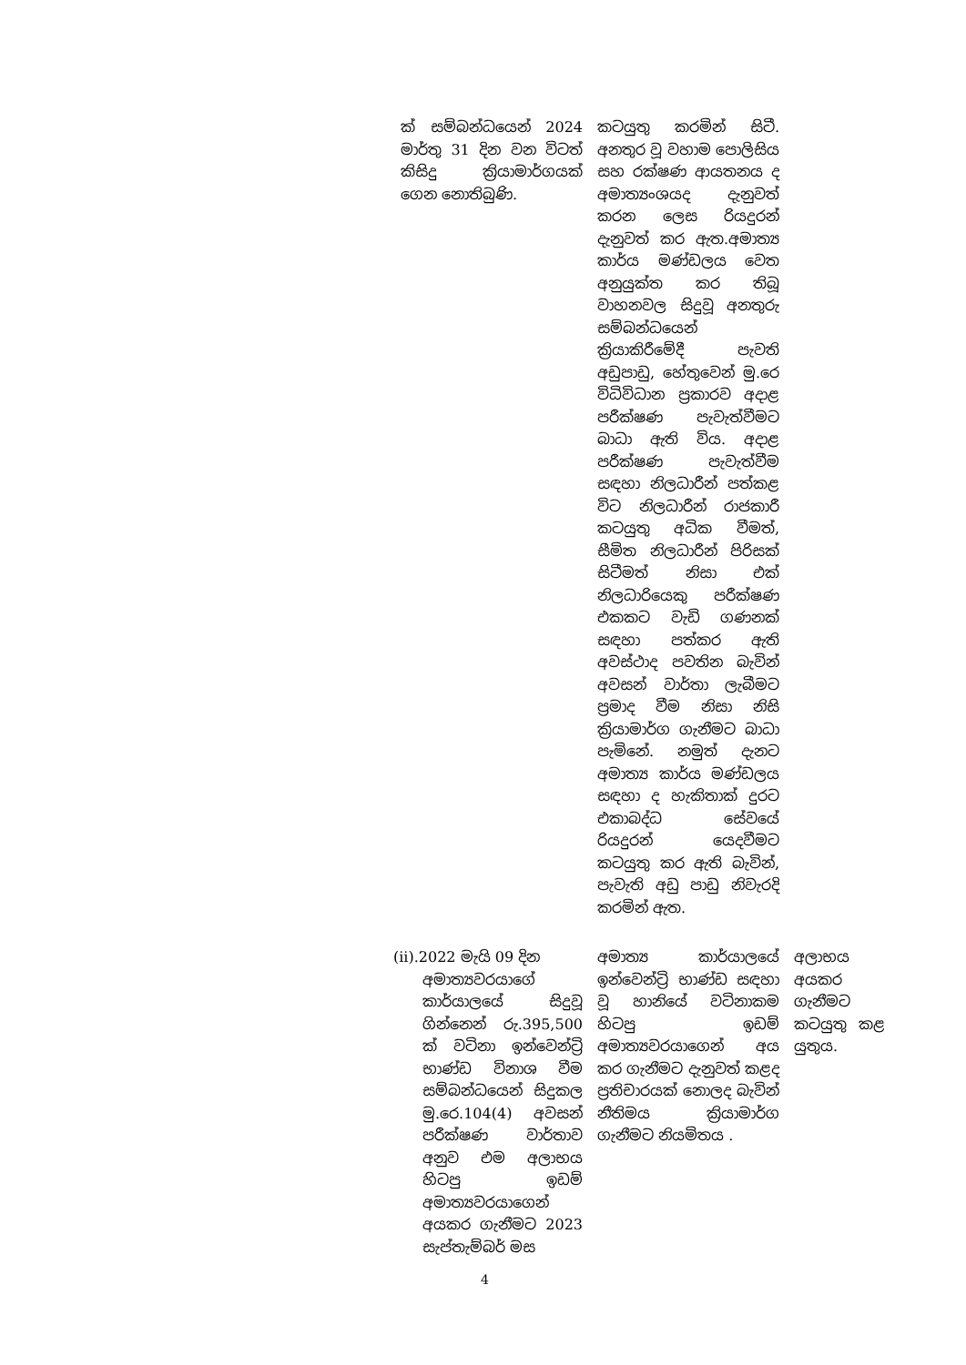| ක් සම්බන්ධයෙන් 2024 මාර්තු 31 දින වන විටත් කිසිදු ක්‍රියාමාර්ගයක් ගෙන නොතිබුණි. | කටයුතු කරමින් සිටී. අනතුර වූ වහාම පොලිසිය සහ රක්ෂණ ආයතනය ද අමාත්‍යංශයද දැනුවත් කරන ලෙස රියදුරන් දැනුවත් කර ඇත.අමාත්‍ය කාර්ය මණ්ඩලය වෙත අනුයුක්ත කර තිබූ වාහනවල සිදුවූ අනතුරු සම්බන්ධයෙන් ක්‍රියාකිරීමේදී පැවති අඩුපාඩු, හේතුවෙන් මු.රෙ විධිවිධාන ප්‍රකාරව අදාළ පරීක්ෂණ පැවැත්වීමට බාධා ඇති විය. අදාළ පරීක්ෂණ පැවැත්වීම සඳහා නිලධාරීන් පත්කළ විට නිලධාරීන් රාජකාරී කටයුතු අධික වීමත්, සීමිත නිලධාරීන් පිරිසක් සිටීමත් නිසා එක් නිලධාරියෙකු පරීක්ෂණ එකකට වැඩි ගණනක් සඳහා පත්කර ඇති අවස්ථාද පවතින බැවින් අවසන් වාර්තා ලැබීමට ප්‍රමාද වීම නිසා නිසි ක්‍රියාමාර්ග ගැනීමට බාධා පැමිනේ. නමුත් දැනට අමාත්‍ය කාර්ය මණ්ඩලය සඳහා ද හැකිතාක් දුරට එකාබද්ධ සේවයේ රියදුරන් යෙදවීමට කටයුතු කර ඇති බැවින්, පැවැති අඩු පාඩු නිවැරදි කරමින් ඇත. | |
| (ii).2022 මැයි 09 දින අමාත්‍යවරයාගේ කාර්යාලයේ සිදුවූ ගින්නෙන් රු.395,500 ක් වටිනා ඉන්වෙන්ට්‍රි භාණ්ඩ විනාශ වීම සම්බන්ධයෙන් සිදුකල මු.රෙ.104(4) අවසන් පරීක්ෂණ වාර්තාව අනුව එම අලාභය හිටපු ඉඩම් අමාත්‍යවරයාගෙන් අයකර ගැනීමට 2023 සැප්තැම්බර් මස | අමාත්‍ය කාර්යාලයේ ඉන්වෙන්ට්‍රි භාණ්ඩ සඳහා වූ හානියේ වටිනාකම හිටපු ඉඩම් අමාත්‍යවරයාගෙන් අය කර ගැනීමට දැනුවත් කළද ප්‍රතිචාරයක් නොලද බැවින් නීතිමය ක්‍රියාමාර්ග ගැනීමට නියමිතය . | අලාභය අයකර ගැනීමට කටයුතු කළ යුතුය. |
4